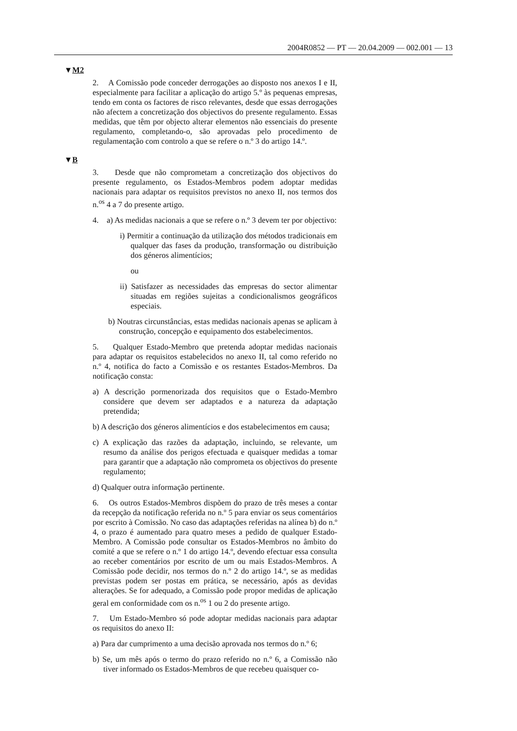2004R0852 — PT — 20.04.2009 — 002.001 — 13
▼M2
2. A Comissão pode conceder derrogações ao disposto nos anexos I e II, especialmente para facilitar a aplicação do artigo 5.º às pequenas empresas, tendo em conta os factores de risco relevantes, desde que essas derrogações não afectem a concretização dos objectivos do presente regulamento. Essas medidas, que têm por objecto alterar elementos não essenciais do presente regulamento, completando-o, são aprovadas pelo procedimento de regulamentação com controlo a que se refere o n.º 3 do artigo 14.º.
▼B
3. Desde que não comprometam a concretização dos objectivos do presente regulamento, os Estados-Membros podem adoptar medidas nacionais para adaptar os requisitos previstos no anexo II, nos termos dos n.<sup>os</sup> 4 a 7 do presente artigo.
4. a) As medidas nacionais a que se refere o n.º 3 devem ter por objectivo:
i) Permitir a continuação da utilização dos métodos tradicionais em qualquer das fases da produção, transformação ou distribuição dos géneros alimentícios;
ou
ii) Satisfazer as necessidades das empresas do sector alimentar situadas em regiões sujeitas a condicionalismos geográficos especiais.
b) Noutras circunstâncias, estas medidas nacionais apenas se aplicam à construção, concepção e equipamento dos estabelecimentos.
5. Qualquer Estado-Membro que pretenda adoptar medidas nacionais para adaptar os requisitos estabelecidos no anexo II, tal como referido no n.º 4, notifica do facto a Comissão e os restantes Estados-Membros. Da notificação consta:
a) A descrição pormenorizada dos requisitos que o Estado-Membro considere que devem ser adaptados e a natureza da adaptação pretendida;
b) A descrição dos géneros alimentícios e dos estabelecimentos em causa;
c) A explicação das razões da adaptação, incluindo, se relevante, um resumo da análise dos perigos efectuada e quaisquer medidas a tomar para garantir que a adaptação não comprometa os objectivos do presente regulamento;
d) Qualquer outra informação pertinente.
6. Os outros Estados-Membros dispõem do prazo de três meses a contar da recepção da notificação referida no n.º 5 para enviar os seus comentários por escrito à Comissão. No caso das adaptações referidas na alínea b) do n.º 4, o prazo é aumentado para quatro meses a pedido de qualquer Estado-Membro. A Comissão pode consultar os Estados-Membros no âmbito do comité a que se refere o n.º 1 do artigo 14.º, devendo efectuar essa consulta ao receber comentários por escrito de um ou mais Estados-Membros. A Comissão pode decidir, nos termos do n.º 2 do artigo 14.º, se as medidas previstas podem ser postas em prática, se necessário, após as devidas alterações. Se for adequado, a Comissão pode propor medidas de aplicação geral em conformidade com os n.<sup>os</sup> 1 ou 2 do presente artigo.
7. Um Estado-Membro só pode adoptar medidas nacionais para adaptar os requisitos do anexo II:
a) Para dar cumprimento a uma decisão aprovada nos termos do n.º 6;
b) Se, um mês após o termo do prazo referido no n.º 6, a Comissão não tiver informado os Estados-Membros de que recebeu quaisquer co-